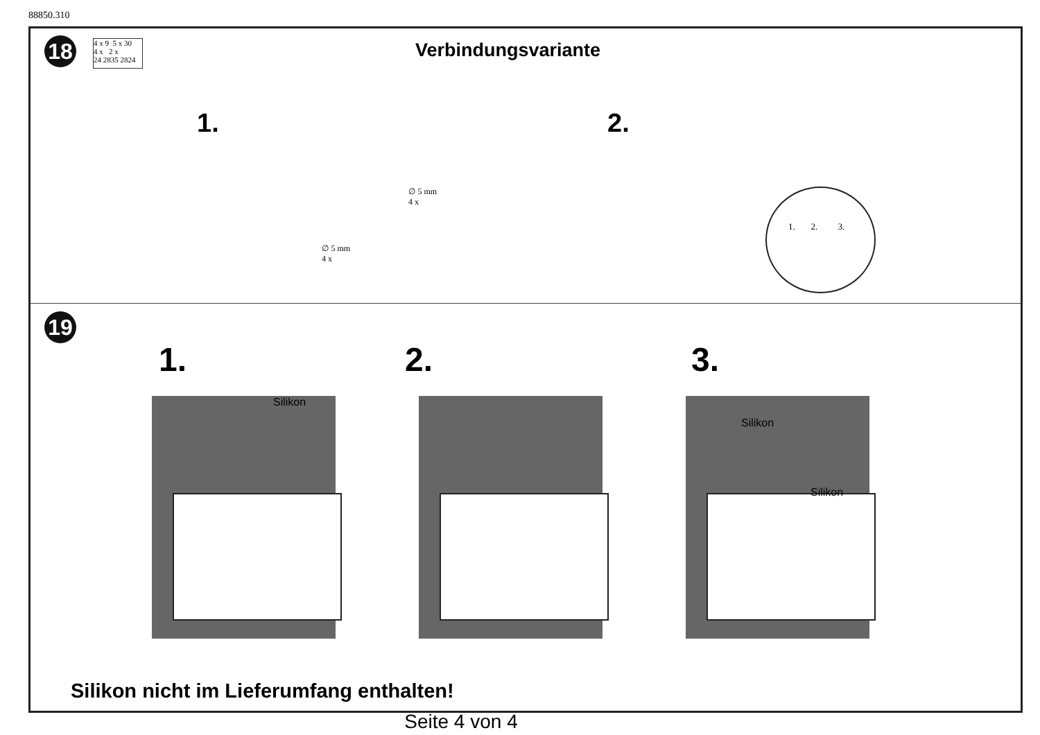88850.310
18
4 x 9 5 x 30
4 x 2 x
24 2835 2824
Verbindungsvariante
1. 2.
∅ 5 mm
4 x
∅ 5 mm
4 x
1. 2. 3.
19
1. 2. 3.
Silikon
Silikon
Silikon
Silikon nicht im Lieferumfang enthalten!
Seite 4 von 4